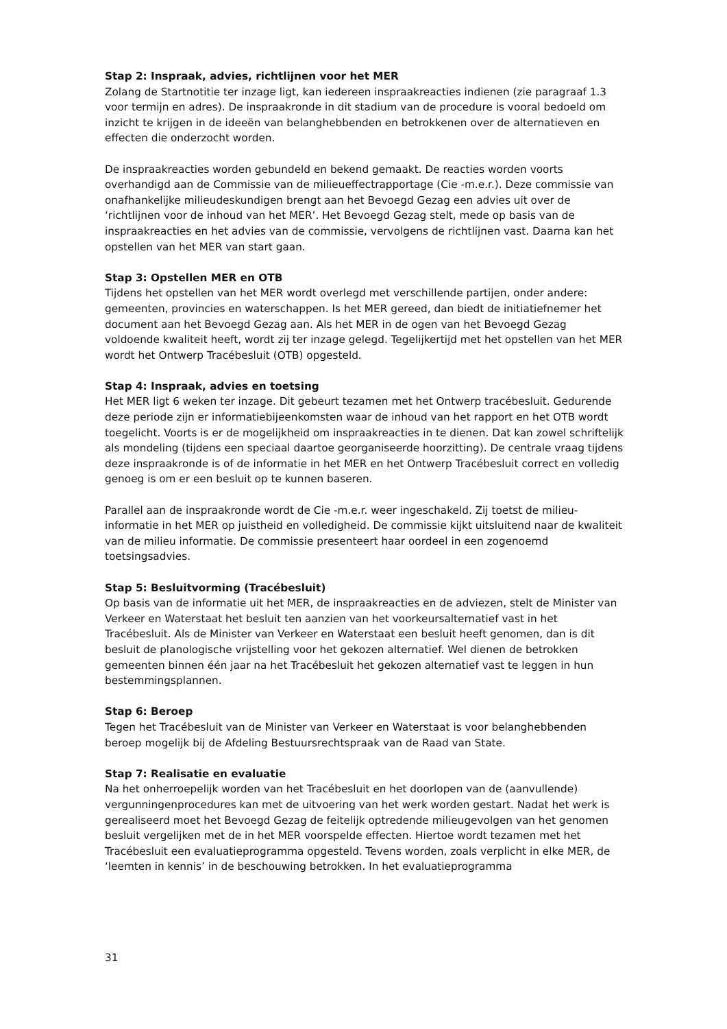Stap 2: Inspraak, advies, richtlijnen voor het MER
Zolang de Startnotitie ter inzage ligt, kan iedereen inspraakreacties indienen (zie paragraaf 1.3 voor termijn en adres). De inspraakronde in dit stadium van de procedure is vooral bedoeld om inzicht te krijgen in de ideeën van belanghebbenden en betrokkenen over de alternatieven en effecten die onderzocht worden.
De inspraakreacties worden gebundeld en bekend gemaakt. De reacties worden voorts overhandigd aan de Commissie van de milieueffectrapportage (Cie -m.e.r.). Deze commissie van onafhankelijke milieudeskundigen brengt aan het Bevoegd Gezag een advies uit over de ‘richtlijnen voor de inhoud van het MER’. Het Bevoegd Gezag stelt, mede op basis van de inspraakreacties en het advies van de commissie, vervolgens de richtlijnen vast. Daarna kan het opstellen van het MER van start gaan.
Stap 3: Opstellen MER en OTB
Tijdens het opstellen van het MER wordt overlegd met verschillende partijen, onder andere: gemeenten, provincies en waterschappen. Is het MER gereed, dan biedt de initiatiefnemer het document aan het Bevoegd Gezag aan. Als het MER in de ogen van het Bevoegd Gezag voldoende kwaliteit heeft, wordt zij ter inzage gelegd. Tegelijkertijd met het opstellen van het MER wordt het Ontwerp Tracébesluit (OTB) opgesteld.
Stap 4: Inspraak, advies en toetsing
Het MER ligt 6 weken ter inzage. Dit gebeurt tezamen met het Ontwerp tracébesluit. Gedurende deze periode zijn er informatiebijeenkomsten waar de inhoud van het rapport en het OTB wordt toegelicht. Voorts is er de mogelijkheid om inspraakreacties in te dienen. Dat kan zowel schriftelijk als mondeling (tijdens een speciaal daartoe georganiseerde hoorzitting). De centrale vraag tijdens deze inspraakronde is of de informatie in het MER en het Ontwerp Tracébesluit correct en volledig genoeg is om er een besluit op te kunnen baseren.
Parallel aan de inspraakronde wordt de Cie -m.e.r. weer ingeschakeld. Zij toetst de milieu-informatie in het MER op juistheid en volledigheid. De commissie kijkt uitsluitend naar de kwaliteit van de milieu informatie. De commissie presenteert haar oordeel in een zogenoemd toetsingsadvies.
Stap 5: Besluitvorming (Tracébesluit)
Op basis van de informatie uit het MER, de inspraakreacties en de adviezen, stelt de Minister van Verkeer en Waterstaat het besluit ten aanzien van het voorkeursalternatief vast in het Tracébesluit. Als de Minister van Verkeer en Waterstaat een besluit heeft genomen, dan is dit besluit de planologische vrijstelling voor het gekozen alternatief. Wel dienen de betrokken gemeenten binnen één jaar na het Tracébesluit het gekozen alternatief vast te leggen in hun bestemmingsplannen.
Stap 6: Beroep
Tegen het Tracébesluit van de Minister van Verkeer en Waterstaat is voor belanghebbenden beroep mogelijk bij de Afdeling Bestuursrechtspraak van de Raad van State.
Stap 7: Realisatie en evaluatie
Na het onherroepelijk worden van het Tracébesluit en het doorlopen van de (aanvullende) vergunningenprocedures kan met de uitvoering van het werk worden gestart. Nadat het werk is gerealiseerd moet het Bevoegd Gezag de feitelijk optredende milieugevolgen van het genomen besluit vergelijken met de in het MER voorspelde effecten. Hiertoe wordt tezamen met het Tracébesluit een evaluatieprogramma opgesteld. Tevens worden, zoals verplicht in elke MER, de ‘leemten in kennis’ in de beschouwing betrokken. In het evaluatieprogramma
31